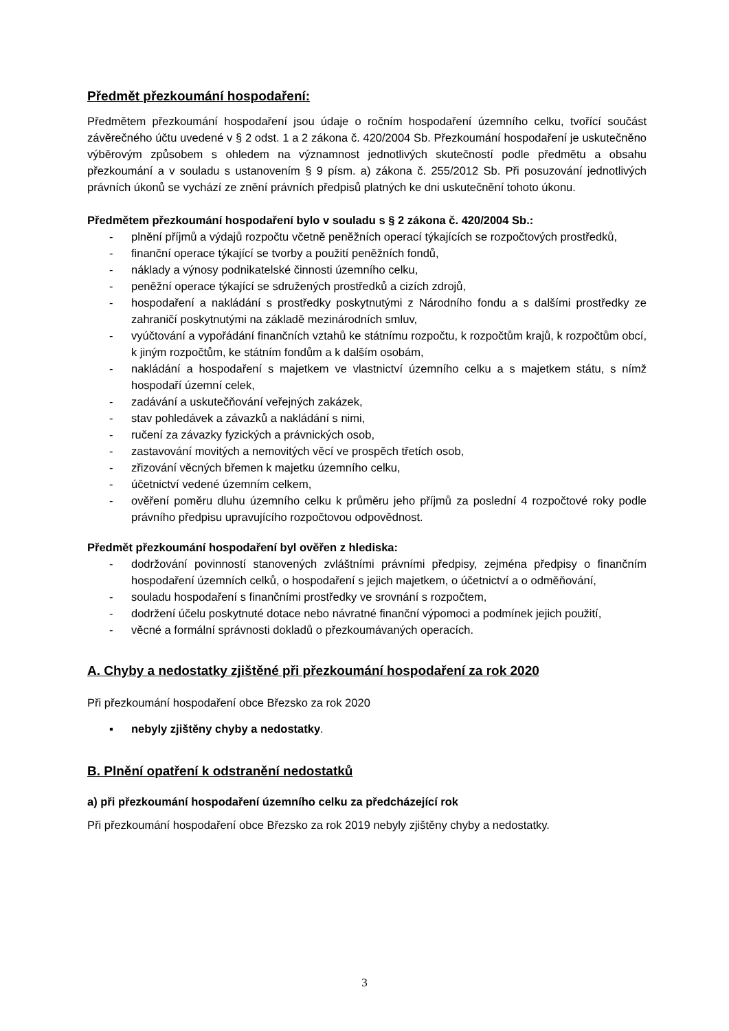Předmět přezkoumání hospodaření:
Předmětem přezkoumání hospodaření jsou údaje o ročním hospodaření územního celku, tvořící součást závěrečného účtu uvedené v § 2 odst. 1 a 2 zákona č. 420/2004 Sb. Přezkoumání hospodaření je uskutečněno výběrovým způsobem s ohledem na významnost jednotlivých skutečností podle předmětu a obsahu přezkoumání a v souladu s ustanovením § 9 písm. a) zákona č. 255/2012 Sb. Při posuzování jednotlivých právních úkonů se vychází ze znění právních předpisů platných ke dni uskutečnění tohoto úkonu.
Předmětem přezkoumání hospodaření bylo v souladu s § 2 zákona č. 420/2004 Sb.:
- plnění příjmů a výdajů rozpočtu včetně peněžních operací týkajících se rozpočtových prostředků,
- finanční operace týkající se tvorby a použití peněžních fondů,
- náklady a výnosy podnikatelské činnosti územního celku,
- peněžní operace týkající se sdružených prostředků a cizích zdrojů,
- hospodaření a nakládání s prostředky poskytnutými z Národního fondu a s dalšími prostředky ze zahraničí poskytnutými na základě mezinárodních smluv,
- vyúčtování a vypořádání finančních vztahů ke státnímu rozpočtu, k rozpočtům krajů, k rozpočtům obcí, k jiným rozpočtům, ke státním fondům a k dalším osobám,
- nakládání a hospodaření s majetkem ve vlastnictví územního celku a s majetkem státu, s nímž hospodaří územní celek,
- zadávání a uskutečňování veřejných zakázek,
- stav pohledávek a závazků a nakládání s nimi,
- ručení za závazky fyzických a právnických osob,
- zastavování movitých a nemovitých věcí ve prospěch třetích osob,
- zřizování věcných břemen k majetku územního celku,
- účetnictví vedené územním celkem,
- ověření poměru dluhu územního celku k průměru jeho příjmů za poslední 4 rozpočtové roky podle právního předpisu upravujícího rozpočtovou odpovědnost.
Předmět přezkoumání hospodaření byl ověřen z hlediska:
- dodržování povinností stanovených zvláštními právními předpisy, zejména předpisy o finančním hospodaření územních celků, o hospodaření s jejich majetkem, o účetnictví a o odměňování,
- souladu hospodaření s finančními prostředky ve srovnání s rozpočtem,
- dodržení účelu poskytnuté dotace nebo návratné finanční výpomoci a podmínek jejich použití,
- věcné a formální správnosti dokladů o přezkoumávaných operacích.
A. Chyby a nedostatky zjištěné při přezkoumání hospodaření za rok 2020
Při přezkoumání hospodaření obce Březsko za rok 2020
▪ nebyly zjištěny chyby a nedostatky.
B. Plnění opatření k odstranění nedostatků
a) při přezkoumání hospodaření územního celku za předcházející rok
Při přezkoumání hospodaření obce Březsko za rok 2019 nebyly zjištěny chyby a nedostatky.
3